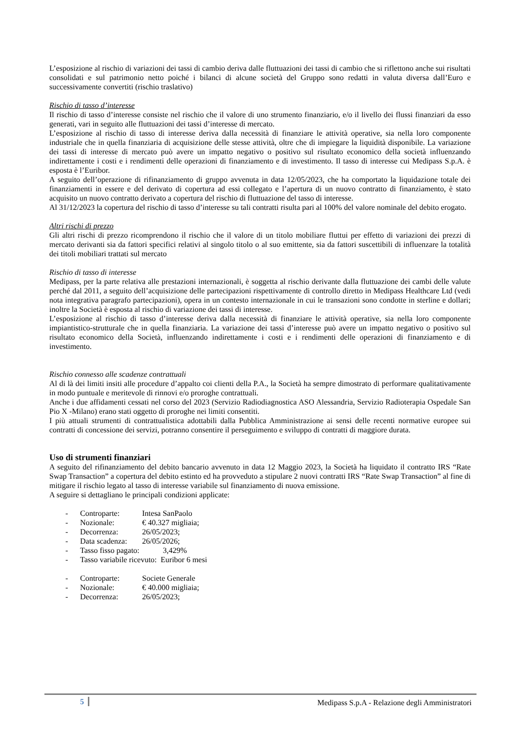L’esposizione al rischio di variazioni dei tassi di cambio deriva dalle fluttuazioni dei tassi di cambio che si riflettono anche sui risultati consolidati e sul patrimonio netto poiché i bilanci di alcune società del Gruppo sono redatti in valuta diversa dall’Euro e successivamente convertiti (rischio traslativo)
Rischio di tasso d’interesse
Il rischio di tasso d’interesse consiste nel rischio che il valore di uno strumento finanziario, e/o il livello dei flussi finanziari da esso generati, vari in seguito alle fluttuazioni dei tassi d’interesse di mercato.
L’esposizione al rischio di tasso di interesse deriva dalla necessità di finanziare le attività operative, sia nella loro componente industriale che in quella finanziaria di acquisizione delle stesse attività, oltre che di impiegare la liquidità disponibile. La variazione dei tassi di interesse di mercato può avere un impatto negativo o positivo sul risultato economico della società influenzando indirettamente i costi e i rendimenti delle operazioni di finanziamento e di investimento. Il tasso di interesse cui Medipass S.p.A. è esposta è l’Euribor.
A seguito dell’operazione di rifinanziamento di gruppo avvenuta in data 12/05/2023, che ha comportato la liquidazione totale dei finanziamenti in essere e del derivato di copertura ad essi collegato e l’apertura di un nuovo contratto di finanziamento, è stato acquisito un nuovo contratto derivato a copertura del rischio di fluttuazione del tasso di interesse.
Al 31/12/2023 la copertura del rischio di tasso d’interesse su tali contratti risulta pari al 100% del valore nominale del debito erogato.
Altri rischi di prezzo
Gli altri rischi di prezzo ricomprendono il rischio che il valore di un titolo mobiliare fluttui per effetto di variazioni dei prezzi di mercato derivanti sia da fattori specifici relativi al singolo titolo o al suo emittente, sia da fattori suscettibili di influenzare la totalità dei titoli mobiliari trattati sul mercato
Rischio di tasso di interesse
Medipass, per la parte relativa alle prestazioni internazionali, è soggetta al rischio derivante dalla fluttuazione dei cambi delle valute perché dal 2011, a seguito dell’acquisizione delle partecipazioni rispettivamente di controllo diretto in Medipass Healthcare Ltd (vedi nota integrativa paragrafo partecipazioni), opera in un contesto internazionale in cui le transazioni sono condotte in sterline e dollari; inoltre la Società è esposta al rischio di variazione dei tassi di interesse.
L’esposizione al rischio di tasso d’interesse deriva dalla necessità di finanziare le attività operative, sia nella loro componente impiantistico-strutturale che in quella finanziaria. La variazione dei tassi d’interesse può avere un impatto negativo o positivo sul risultato economico della Società, influenzando indirettamente i costi e i rendimenti delle operazioni di finanziamento e di investimento.
Rischio connesso alle scadenze contrattuali
Al di là dei limiti insiti alle procedure d’appalto coi clienti della P.A., la Società ha sempre dimostrato di performare qualitativamente in modo puntuale e meritevole di rinnovi e/o proroghe contrattuali.
Anche i due affidamenti cessati nel corso del 2023 (Servizio Radiodiagnostica ASO Alessandria, Servizio Radioterapia Ospedale San Pio X -Milano) erano stati oggetto di proroghe nei limiti consentiti.
I più attuali strumenti di contrattualistica adottabili dalla Pubblica Amministrazione ai sensi delle recenti normative europee sui contratti di concessione dei servizi, potranno consentire il perseguimento e sviluppo di contratti di maggiore durata.
Uso di strumenti finanziari
A seguito del rifinanziamento del debito bancario avvenuto in data 12 Maggio 2023, la Società ha liquidato il contratto IRS “Rate Swap Transaction” a copertura del debito estinto ed ha provveduto a stipulare 2 nuovi contratti IRS “Rate Swap Transaction” al fine di mitigare il rischio legato al tasso di interesse variabile sul finanziamento di nuova emissione.
A seguire si dettagliano le principali condizioni applicate:
- Controparte: Intesa SanPaolo
- Nozionale: € 40.327 migliaia;
- Decorrenza: 26/05/2023;
- Data scadenza: 26/05/2026;
- Tasso fisso pagato: 3,429%
- Tasso variabile ricevuto: Euribor 6 mesi
- Controparte: Societe Generale
- Nozionale: € 40.000 migliaia;
- Decorrenza: 26/05/2023;
5 Medipass S.p.A - Relazione degli Amministratori